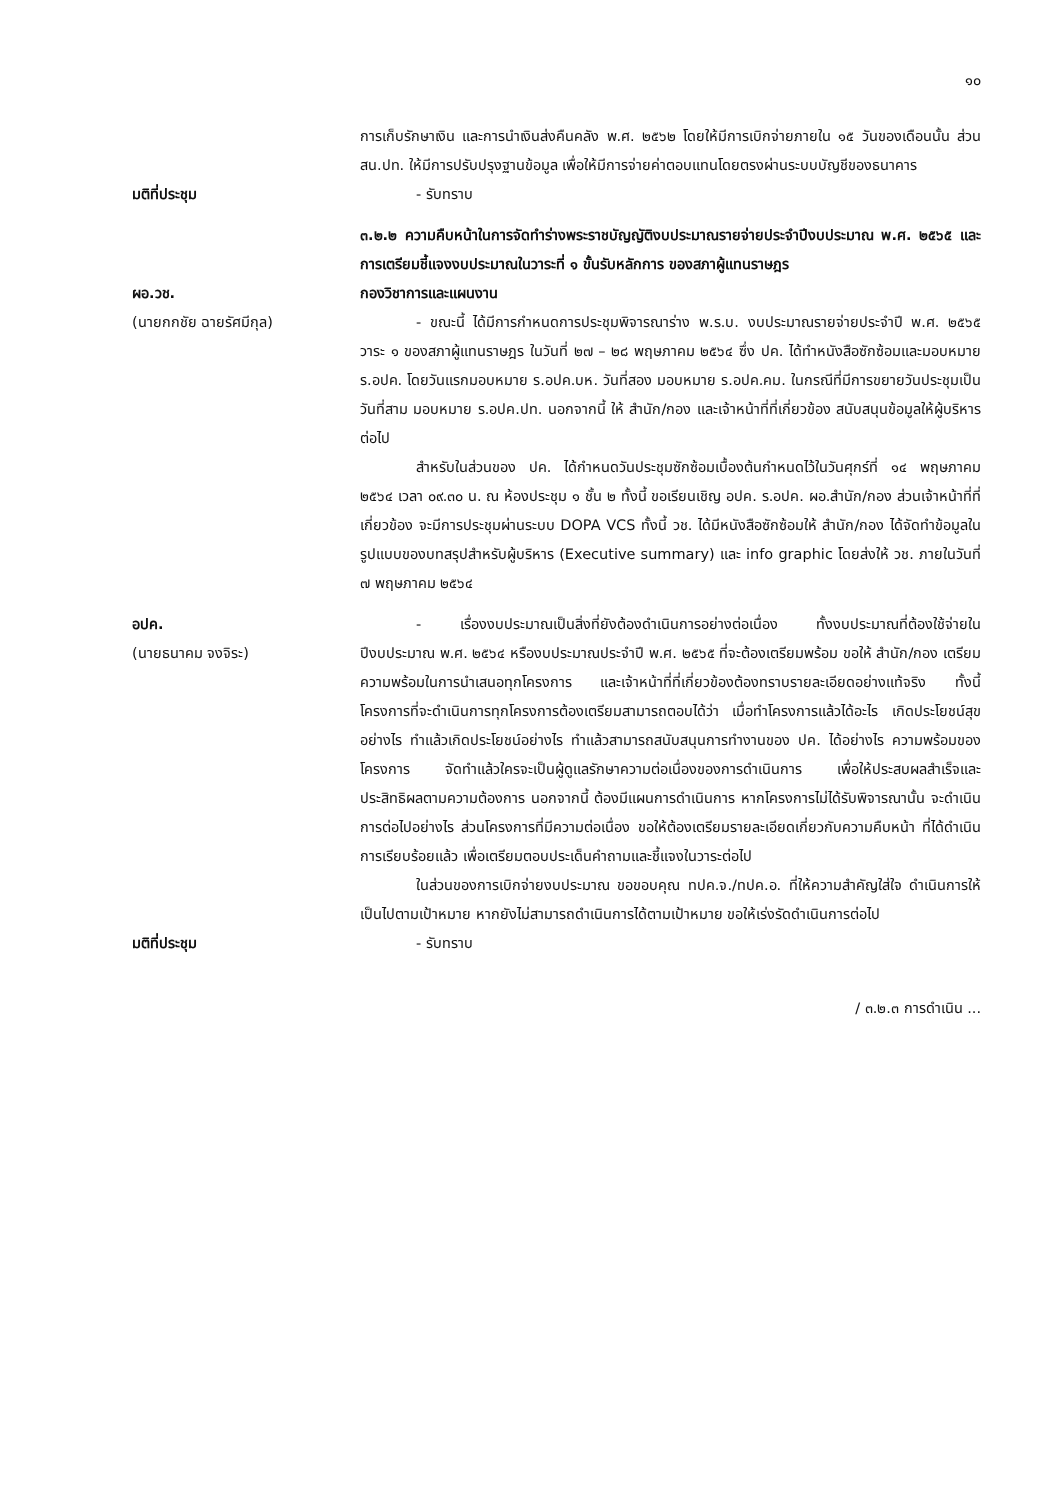๑๐
การเก็บรักษาเงิน และการนำเงินส่งคืนคลัง พ.ศ. ๒๕๖๒ โดยให้มีการเบิกจ่ายภายใน ๑๕ วันของเดือนนั้น ส่วน สน.ปท. ให้มีการปรับปรุงฐานข้อมูล เพื่อให้มีการจ่ายค่าตอบแทนโดยตรงผ่านระบบบัญชีของธนาคาร
มติที่ประชุม - รับทราบ
๓.๒.๒ ความคืบหน้าในการจัดทำร่างพระราชบัญญัติงบประมาณรายจ่ายประจำปีงบประมาณ พ.ศ. ๒๕๖๕ และการเตรียมชี้แจงงบประมาณในวาระที่ ๑ ขั้นรับหลักการ ของสภาผู้แทนราษฎร
ผอ.วช. กองวิชาการและแผนงาน
(นายกกชัย ฉายรัศมีกุล) - ขณะนี้ ได้มีการกำหนดการประชุมพิจารณาร่าง พ.ร.บ. งบประมาณรายจ่ายประจำปี พ.ศ. ๒๕๖๕ วาระ ๑ ของสภาผู้แทนราษฎร ในวันที่ ๒๗ – ๒๘ พฤษภาคม ๒๕๖๔ ซึ่ง ปค. ได้ทำหนังสือซักซ้อมและมอบหมาย ร.อปค. โดยวันแรกมอบหมาย ร.อปค.บห. วันที่สอง มอบหมาย ร.อปค.คม. ในกรณีที่มีการขยายวันประชุมเป็นวันที่สาม มอบหมาย ร.อปค.ปท. นอกจากนี้ ให้ สำนัก/กอง และเจ้าหน้าที่ที่เกี่ยวข้อง สนับสนุนข้อมูลให้ผู้บริหารต่อไป
สำหรับในส่วนของ ปค. ได้กำหนดวันประชุมซักซ้อมเบื้องต้นกำหนดไว้ในวันศุกร์ที่ ๑๔ พฤษภาคม ๒๕๖๔ เวลา ๐๙.๓๐ น. ณ ห้องประชุม ๑ ชั้น ๒ ทั้งนี้ ขอเรียนเชิญ อปค. ร.อปค. ผอ.สำนัก/กอง ส่วนเจ้าหน้าที่ที่เกี่ยวข้อง จะมีการประชุมผ่านระบบ DOPA VCS ทั้งนี้ วช. ได้มีหนังสือซักซ้อมให้ สำนัก/กอง ได้จัดทำข้อมูลในรูปแบบของบทสรุปสำหรับผู้บริหาร (Executive summary) และ info graphic โดยส่งให้ วช. ภายในวันที่ ๗ พฤษภาคม ๒๕๖๔
อปค.
(นายธนาคม จงจิระ)
- เรื่องงบประมาณเป็นสิ่งที่ยังต้องดำเนินการอย่างต่อเนื่อง ทั้งงบประมาณที่ต้องใช้จ่ายในปีงบประมาณ พ.ศ. ๒๕๖๔ หรืองบประมาณประจำปี พ.ศ. ๒๕๖๕ ที่จะต้องเตรียมพร้อม ขอให้ สำนัก/กอง เตรียมความพร้อมในการนำเสนอทุกโครงการ และเจ้าหน้าที่ที่เกี่ยวข้องต้องทราบรายละเอียดอย่างแท้จริง ทั้งนี้ โครงการที่จะดำเนินการทุกโครงการต้องเตรียมสามารถตอบได้ว่า เมื่อทำโครงการแล้วได้อะไร เกิดประโยชน์สุขอย่างไร ทำแล้วเกิดประโยชน์อย่างไร ทำแล้วสามารถสนับสนุนการทำงานของ ปค. ได้อย่างไร ความพร้อมของโครงการ จัดทำแล้วใครจะเป็นผู้ดูแลรักษาความต่อเนื่องของการดำเนินการ เพื่อให้ประสบผลสำเร็จและประสิทธิผลตามความต้องการ นอกจากนี้ ต้องมีแผนการดำเนินการ หากโครงการไม่ได้รับพิจารณานั้น จะดำเนินการต่อไปอย่างไร ส่วนโครงการที่มีความต่อเนื่อง ขอให้ต้องเตรียมรายละเอียดเกี่ยวกับความคืบหน้า ที่ได้ดำเนินการเรียบร้อยแล้ว เพื่อเตรียมตอบประเด็นคำถามและชี้แจงในวาระต่อไป
ในส่วนของการเบิกจ่ายงบประมาณ ขอขอบคุณ ทปค.จ./ทปค.อ. ที่ให้ความสำคัญใส่ใจ ดำเนินการให้เป็นไปตามเป้าหมาย หากยังไม่สามารถดำเนินการได้ตามเป้าหมาย ขอให้เร่งรัดดำเนินการต่อไป
มติที่ประชุม - รับทราบ
/ ๓.๒.๓ การดำเนิน ...